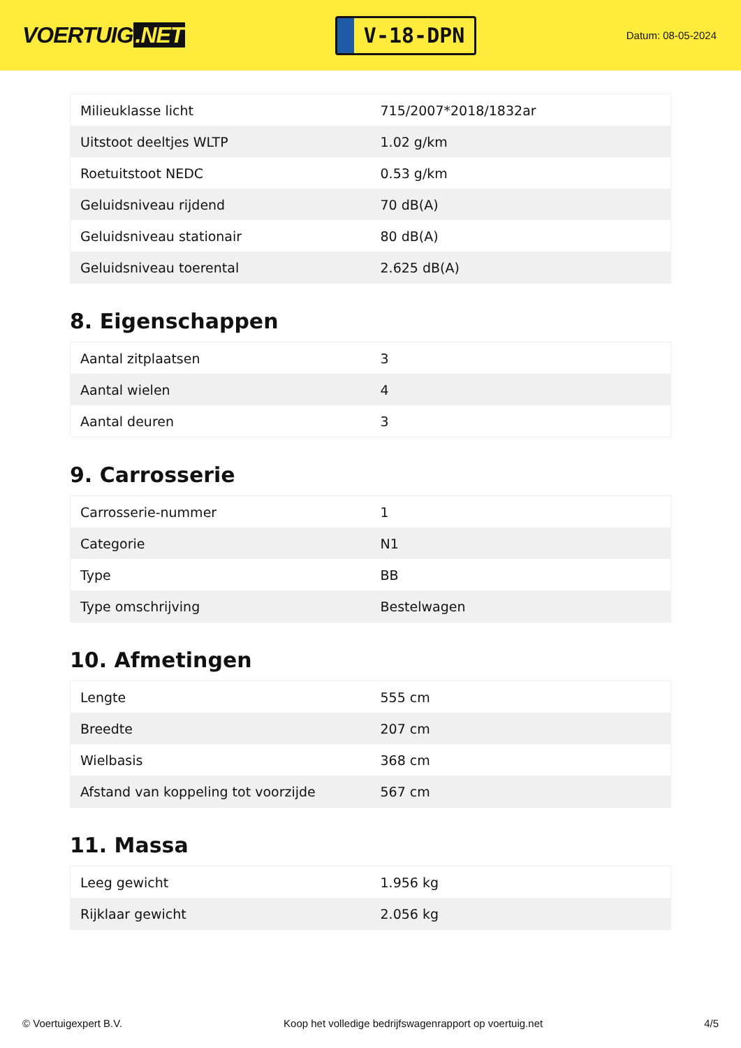VOERTUIG.NET
V-18-DPN
Datum: 08-05-2024
| Milieuklasse licht | 715/2007*2018/1832ar |
| Uitstoot deeltjes WLTP | 1.02 g/km |
| Roetuitstoot NEDC | 0.53 g/km |
| Geluidsniveau rijdend | 70 dB(A) |
| Geluidsniveau stationair | 80 dB(A) |
| Geluidsniveau toerental | 2.625 dB(A) |
8. Eigenschappen
| Aantal zitplaatsen | 3 |
| Aantal wielen | 4 |
| Aantal deuren | 3 |
9. Carrosserie
| Carrosserie-nummer | 1 |
| Categorie | N1 |
| Type | BB |
| Type omschrijving | Bestelwagen |
10. Afmetingen
| Lengte | 555 cm |
| Breedte | 207 cm |
| Wielbasis | 368 cm |
| Afstand van koppeling tot voorzijde | 567 cm |
11. Massa
| Leeg gewicht | 1.956 kg |
| Rijklaar gewicht | 2.056 kg |
© Voertuigexpert B.V. Koop het volledige bedrijfswagenrapport op voertuig.net 4/5